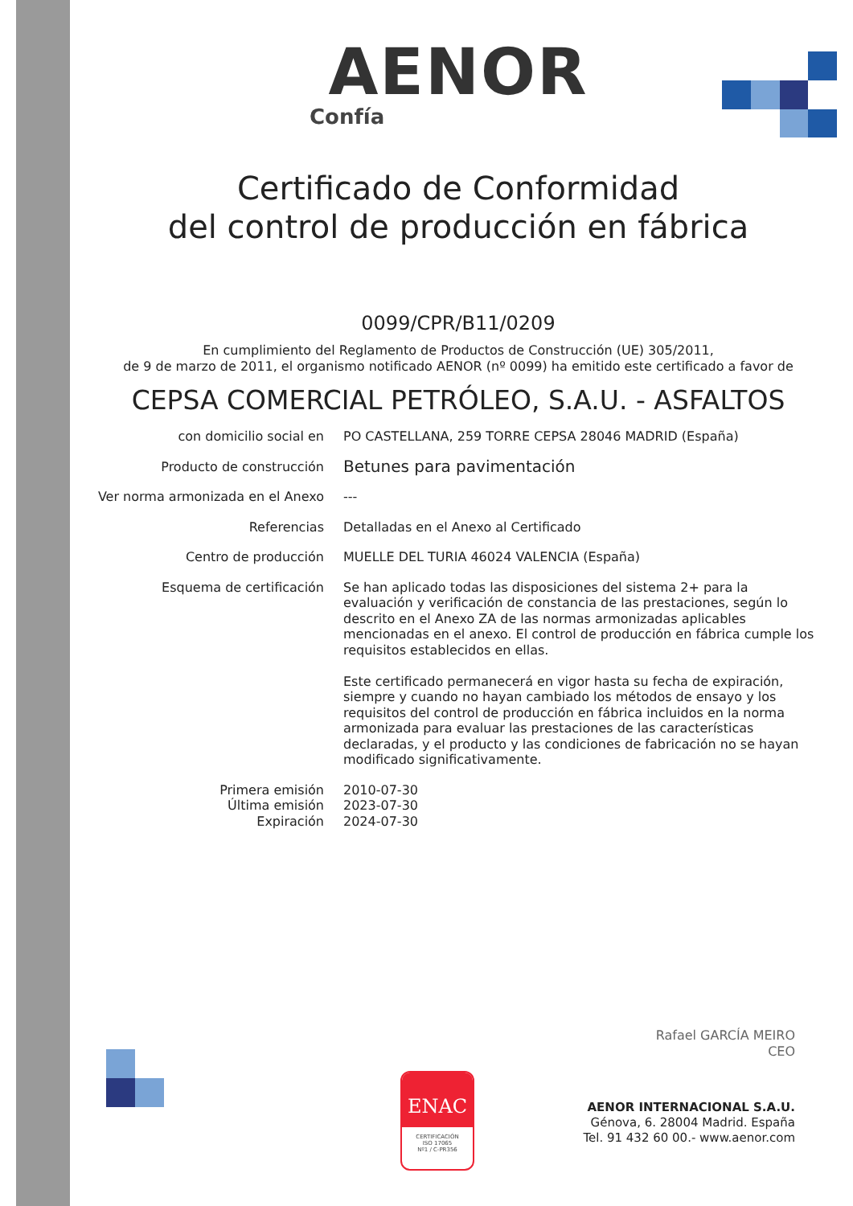AENOR
Confía
Certificado de Conformidad
del control de producción en fábrica
0099/CPR/B11/0209
En cumplimiento del Reglamento de Productos de Construcción (UE) 305/2011,
de 9 de marzo de 2011, el organismo notificado AENOR (nº 0099) ha emitido este certificado a favor de
CEPSA COMERCIAL PETRÓLEO, S.A.U. - ASFALTOS
| con domicilio social en | PO CASTELLANA, 259 TORRE CEPSA 28046 MADRID (España) |
| Producto de construcción | Betunes para pavimentación |
| Ver norma armonizada en el Anexo | --- |
| Referencias | Detalladas en el Anexo al Certificado |
| Centro de producción | MUELLE DEL TURIA 46024 VALENCIA (España) |
| Esquema de certificación | Se han aplicado todas las disposiciones del sistema 2+ para la evaluación y verificación de constancia de las prestaciones, según lo descrito en el Anexo ZA de las normas armonizadas aplicables mencionadas en el anexo. El control de producción en fábrica cumple los requisitos establecidos en ellas. Este certificado permanecerá en vigor hasta su fecha de expiración, siempre y cuando no hayan cambiado los métodos de ensayo y los requisitos del control de producción en fábrica incluidos en la norma armonizada para evaluar las prestaciones de las características declaradas, y el producto y las condiciones de fabricación no se hayan modificado significativamente. |
| Primera emisión Última emisión Expiración | 2010-07-30 2023-07-30 2024-07-30 |
Rafael GARCÍA MEIRO
CEO
ENAC
CERTIFICACIÓN
ISO 17065
Nº1 / C-PR356
AENOR INTERNACIONAL S.A.U.
Génova, 6. 28004 Madrid. España
Tel. 91 432 60 00.- www.aenor.com